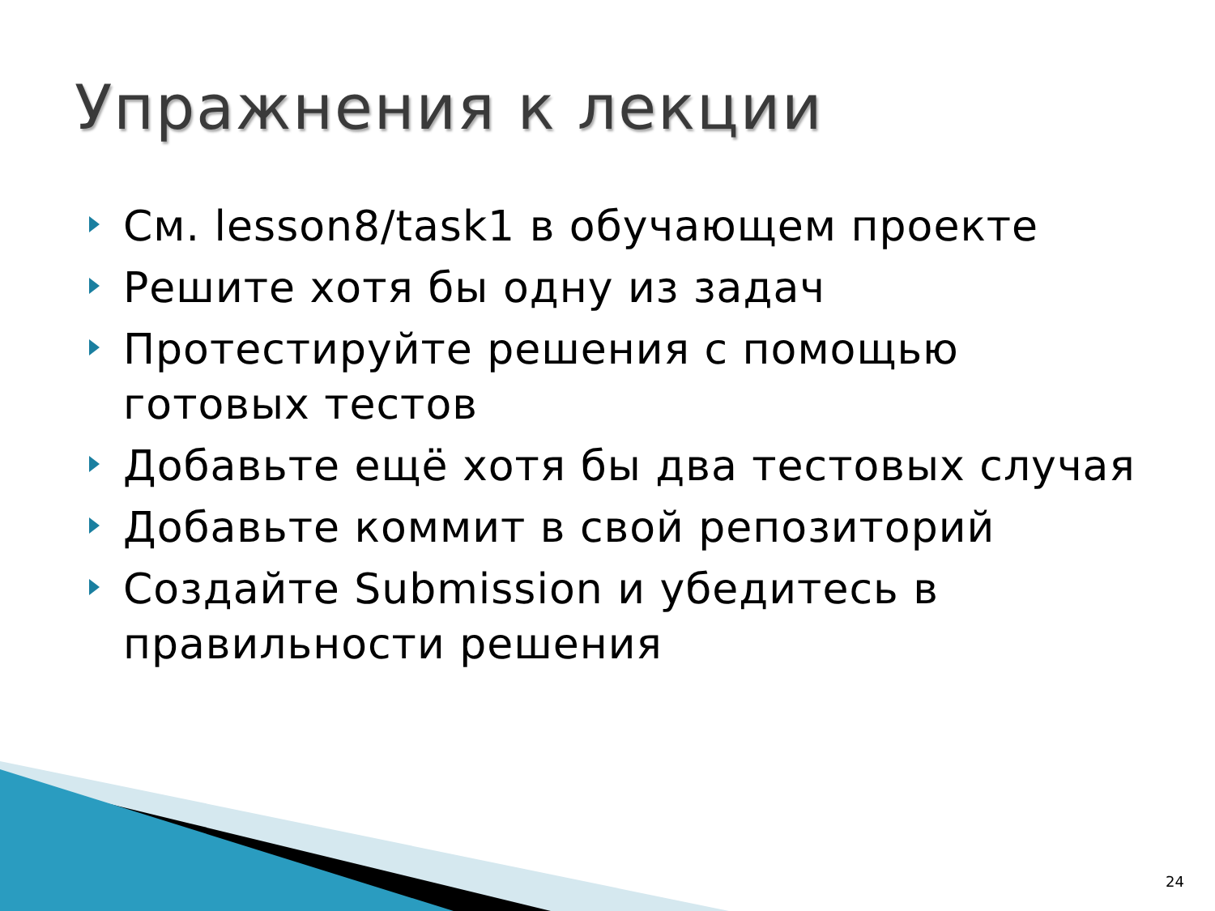Упражнения к лекции
См. lesson8/task1 в обучающем проекте
Решите хотя бы одну из задач
Протестируйте решения с помощью готовых тестов
Добавьте ещё хотя бы два тестовых случая
Добавьте коммит в свой репозиторий
Создайте Submission и убедитесь в правильности решения
24